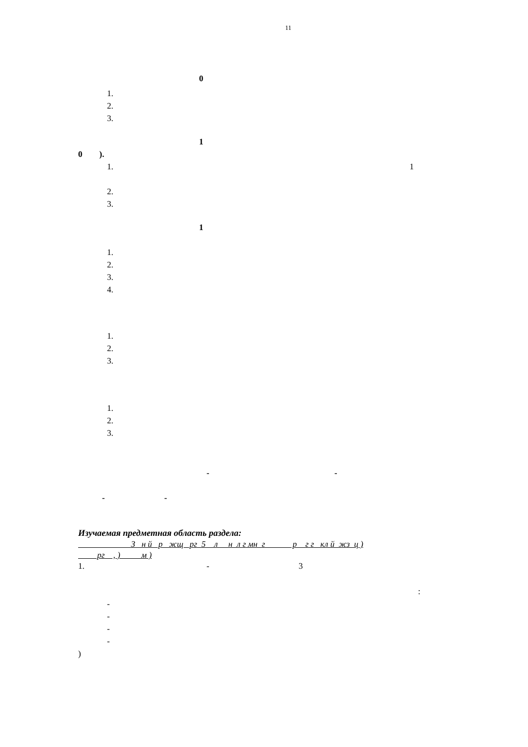11
0
1.
2.
3.
1
0 ).
1.
1
2.
3.
1
1.
2.
3.
4.
1.
2.
3.
1.
2.
3.
-
-
-
-
Изучаемая предметная область раздела:
З н й р жщ рг 5 л н л г мн г р г г кл й жз ц )
рг , ) м )
1.
-
3
:
-
-
-
-
)